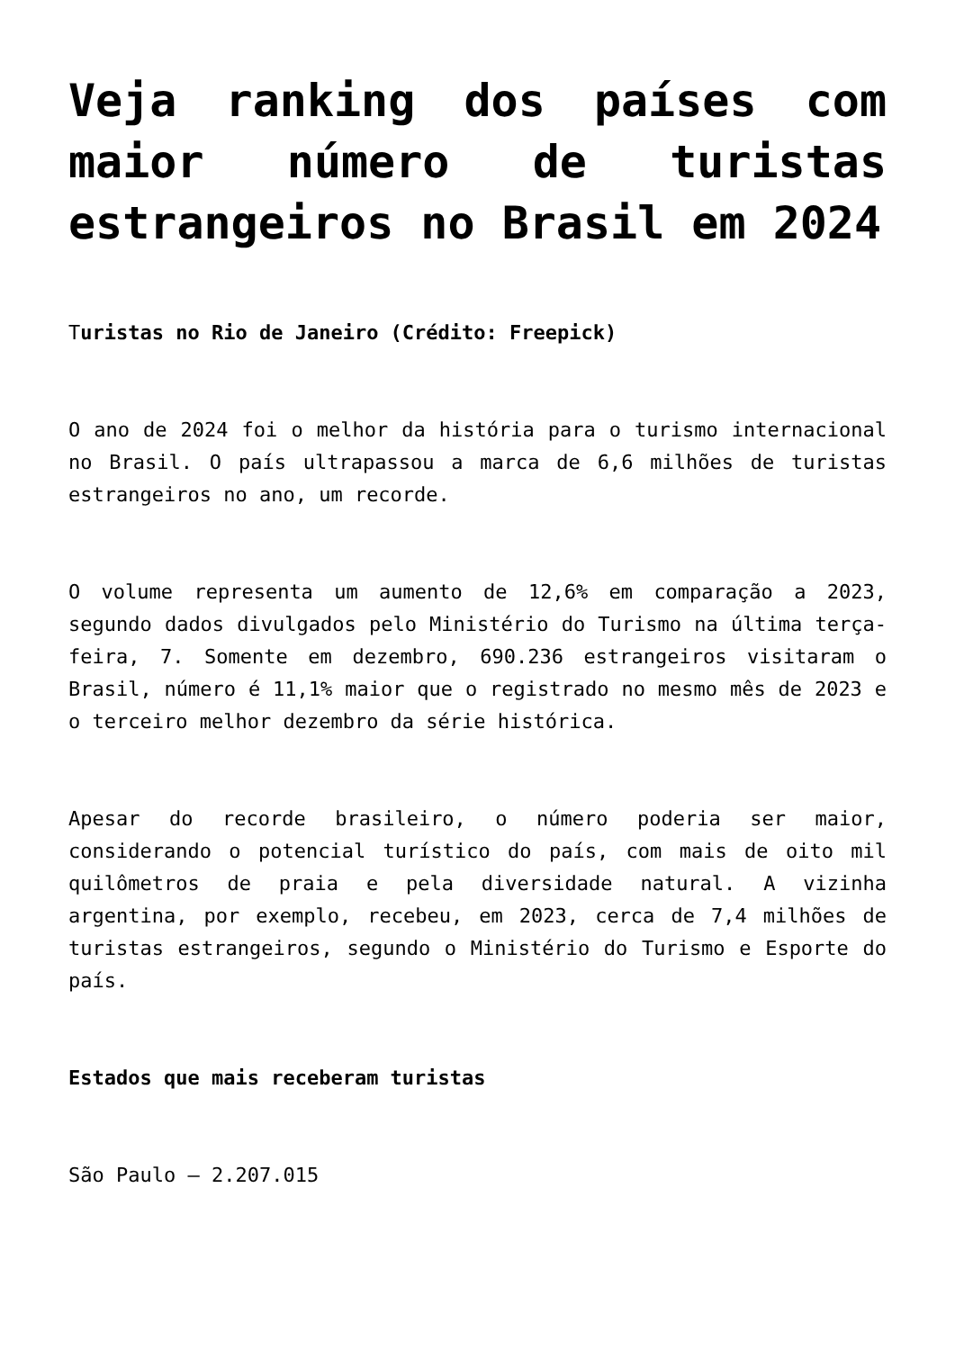Veja ranking dos países com maior número de turistas estrangeiros no Brasil em 2024
Turistas no Rio de Janeiro (Crédito: Freepick)
O ano de 2024 foi o melhor da história para o turismo internacional no Brasil. O país ultrapassou a marca de 6,6 milhões de turistas estrangeiros no ano, um recorde.
O volume representa um aumento de 12,6% em comparação a 2023, segundo dados divulgados pelo Ministério do Turismo na última terça-feira, 7. Somente em dezembro, 690.236 estrangeiros visitaram o Brasil, número é 11,1% maior que o registrado no mesmo mês de 2023 e o terceiro melhor dezembro da série histórica.
Apesar do recorde brasileiro, o número poderia ser maior, considerando o potencial turístico do país, com mais de oito mil quilômetros de praia e pela diversidade natural. A vizinha argentina, por exemplo, recebeu, em 2023, cerca de 7,4 milhões de turistas estrangeiros, segundo o Ministério do Turismo e Esporte do país.
Estados que mais receberam turistas
São Paulo – 2.207.015